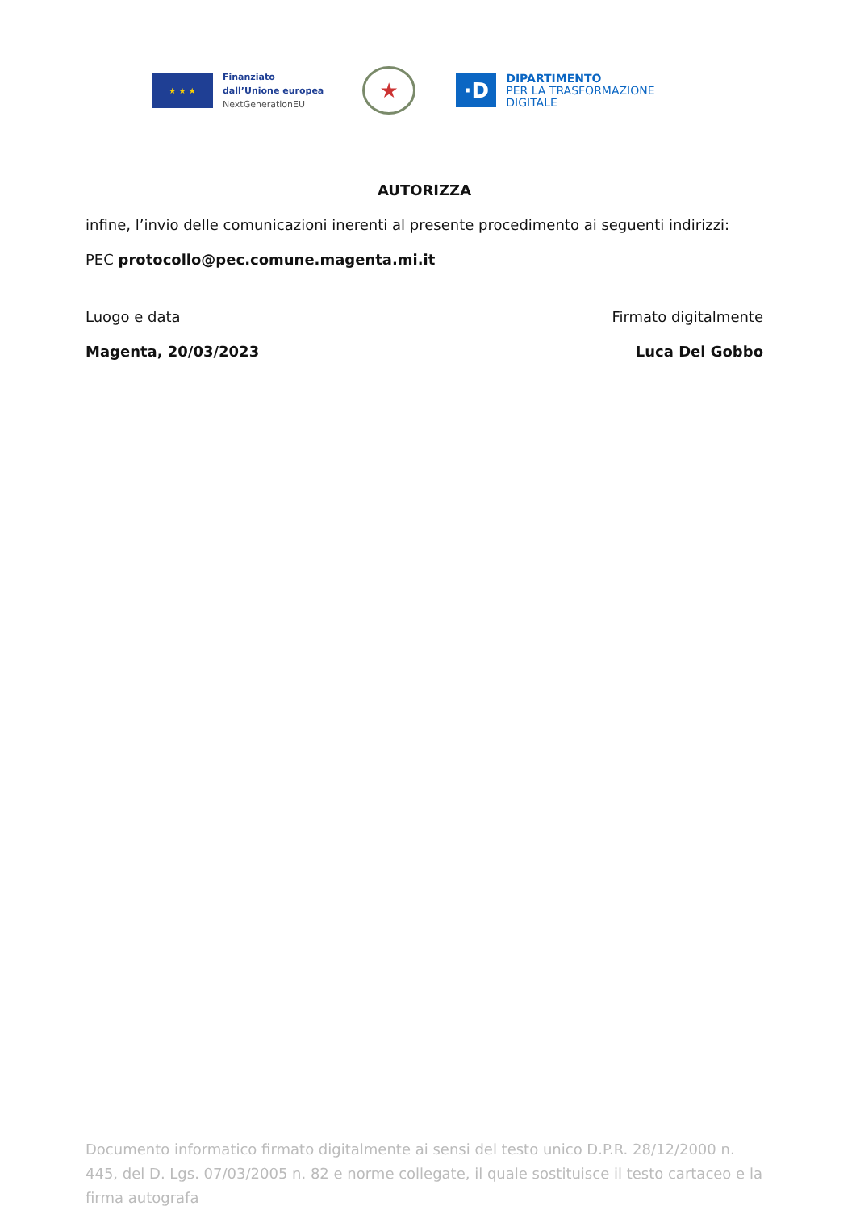★ ★ ★
Finanziato
dall’Unione europea
NextGenerationEU
★
·D
DIPARTIMENTO
PER LA TRASFORMAZIONE
DIGITALE
AUTORIZZA
infine, l’invio delle comunicazioni inerenti al presente procedimento ai seguenti indirizzi:
PEC protocollo@pec.comune.magenta.mi.it
Luogo e data
Magenta, 20/03/2023
Firmato digitalmente
Luca Del Gobbo
Documento informatico firmato digitalmente ai sensi del testo unico D.P.R. 28/12/2000 n. 445, del D. Lgs. 07/03/2005 n. 82 e norme collegate, il quale sostituisce il testo cartaceo e la firma autografa